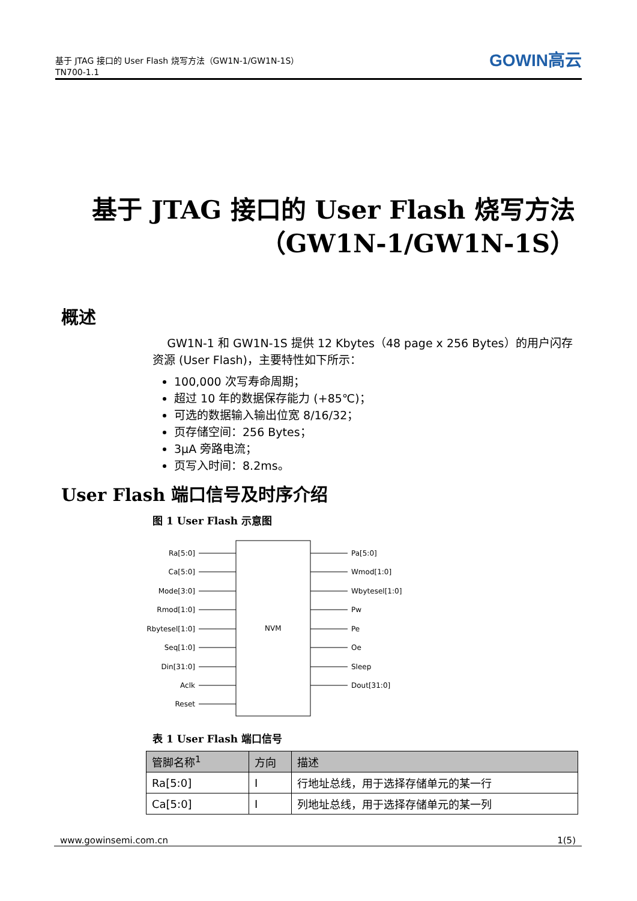基于 JTAG 接口的 User Flash 烧写方法（GW1N-1/GW1N-1S）
TN700-1.1
GOWIN高云
基于 JTAG 接口的 User Flash 烧写方法
（GW1N-1/GW1N-1S）
概述
GW1N-1 和 GW1N-1S 提供 12 Kbytes（48 page x 256 Bytes）的用户闪存资源 (User Flash)，主要特性如下所示：
100,000 次写寿命周期；
超过 10 年的数据保存能力 (+85℃)；
可选的数据输入输出位宽 8/16/32；
页存储空间：256 Bytes；
3μA 旁路电流；
页写入时间：8.2ms。
User Flash 端口信号及时序介绍
图 1 User Flash 示意图
NVM
Ra[5:0]
Ca[5:0]
Mode[3:0]
Rmod[1:0]
Rbytesel[1:0]
Seq[1:0]
Din[31:0]
Aclk
Reset
Pa[5:0]
Wmod[1:0]
Wbytesel[1:0]
Pw
Pe
Oe
Sleep
Dout[31:0]
表 1 User Flash 端口信号
| 管脚名称<sup>1</sup> | 方向 | 描述 |
| --- | --- | --- |
| Ra[5:0] | I | 行地址总线，用于选择存储单元的某一行 |
| Ca[5:0] | I | 列地址总线，用于选择存储单元的某一列 |
www.gowinsemi.com.cn 1(5)